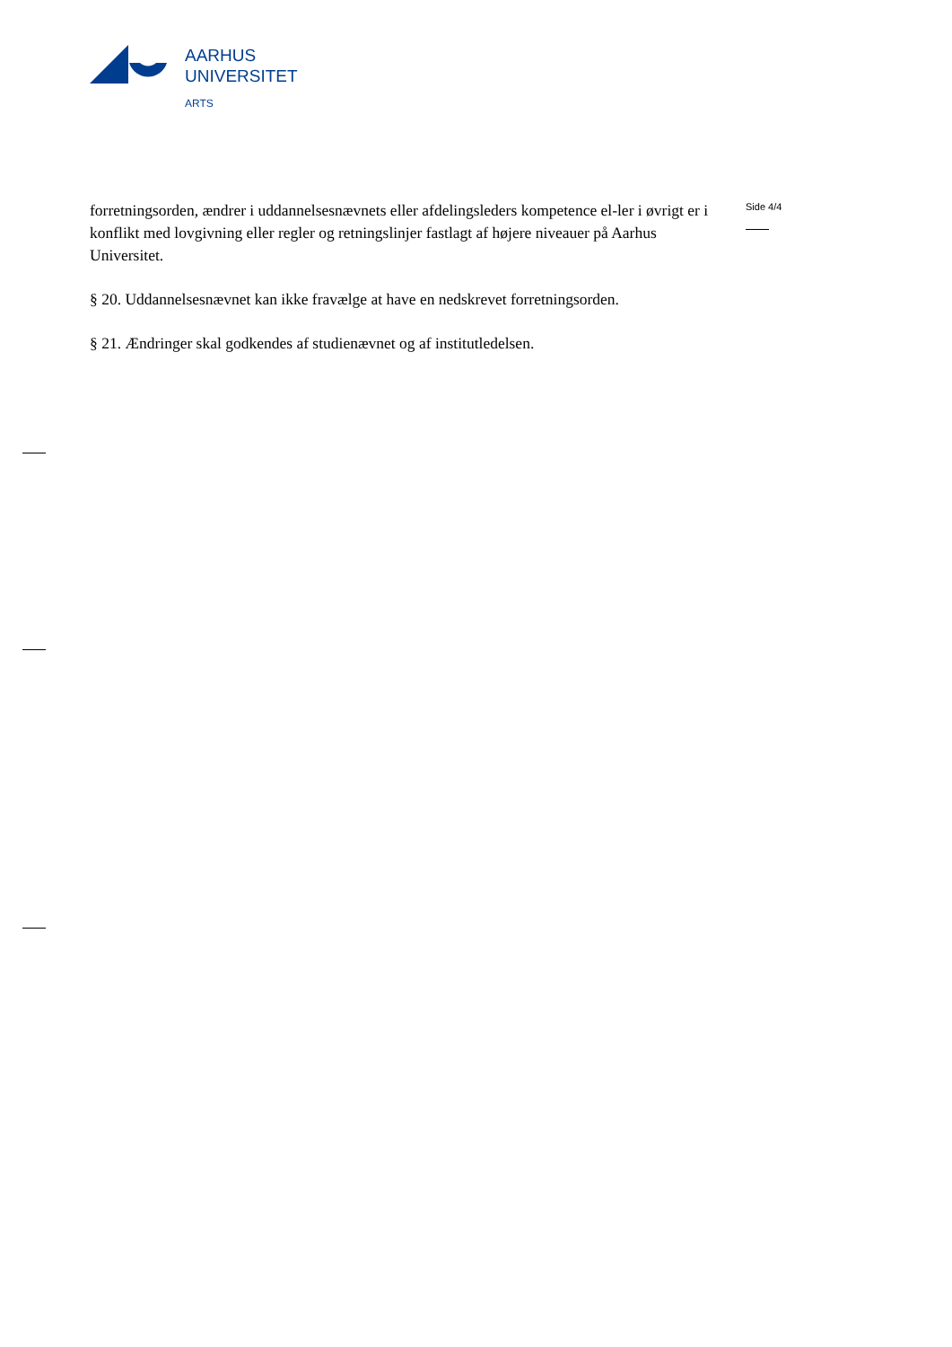AARHUS
UNIVERSITET
ARTS
forretningsorden, ændrer i uddannelsesnævnets eller afdelingsleders kompetence el-ler i øvrigt er i konflikt med lovgivning eller regler og retningslinjer fastlagt af højere niveauer på Aarhus Universitet.
§ 20. Uddannelsesnævnet kan ikke fravælge at have en nedskrevet forretningsorden.
§ 21. Ændringer skal godkendes af studienævnet og af institutledelsen.
Side 4/4